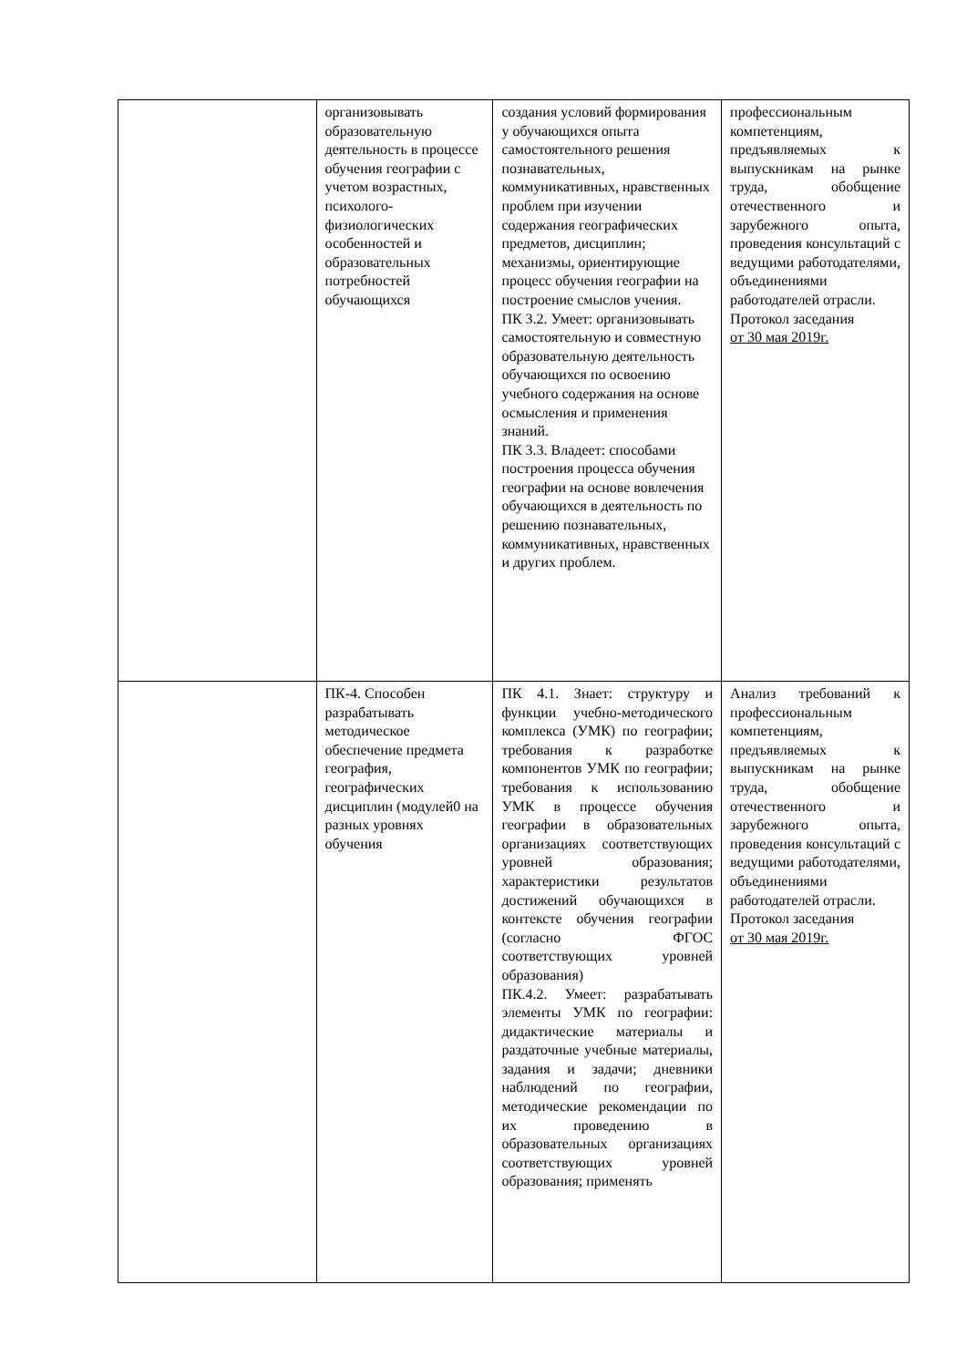| | организовывать образовательную деятельность в процессе обучения географии с учетом возрастных, психолого-физиологических особенностей и образовательных потребностей обучающихся | создания условий формирования у обучающихся опыта самостоятельного решения познавательных, коммуникативных, нравственных проблем при изучении содержания географических предметов, дисциплин; механизмы, ориентирующие процесс обучения географии на построение смыслов учения. ПК 3.2. Умеет: организовывать самостоятельную и совместную образовательную деятельность обучающихся по освоению учебного содержания на основе осмысления и применения знаний. ПК 3.3. Владеет: способами построения процесса обучения географии на основе вовлечения обучающихся в деятельность по решению познавательных, коммуникативных, нравственных и других проблем. | профессиональным компетенциям, предъявляемых к выпускникам на рынке труда, обобщение отечественного и зарубежного опыта, проведения консультаций с ведущими работодателями, объединениями работодателей отрасли. Протокол заседания от 30 мая 2019г. |
| | ПК-4. Способен разрабатывать методическое обеспечение предмета география, географических дисциплин (модулей0 на разных уровнях обучения | ПК 4.1. Знает: структуру и функции учебно-методического комплекса (УМК) по географии; требования к разработке компонентов УМК по географии; требования к использованию УМК в процессе обучения географии в образовательных организациях соответствующих уровней образования; характеристики результатов достижений обучающихся в контексте обучения географии (согласно ФГОС соответствующих уровней образования) ПК.4.2. Умеет: разрабатывать элементы УМК по географии: дидактические материалы и раздаточные учебные материалы, задания и задачи; дневники наблюдений по географии, методические рекомендации по их проведению в образовательных организациях соответствующих уровней образования; применять | Анализ требований к профессиональным компетенциям, предъявляемых к выпускникам на рынке труда, обобщение отечественного и зарубежного опыта, проведения консультаций с ведущими работодателями, объединениями работодателей отрасли. Протокол заседания от 30 мая 2019г. |